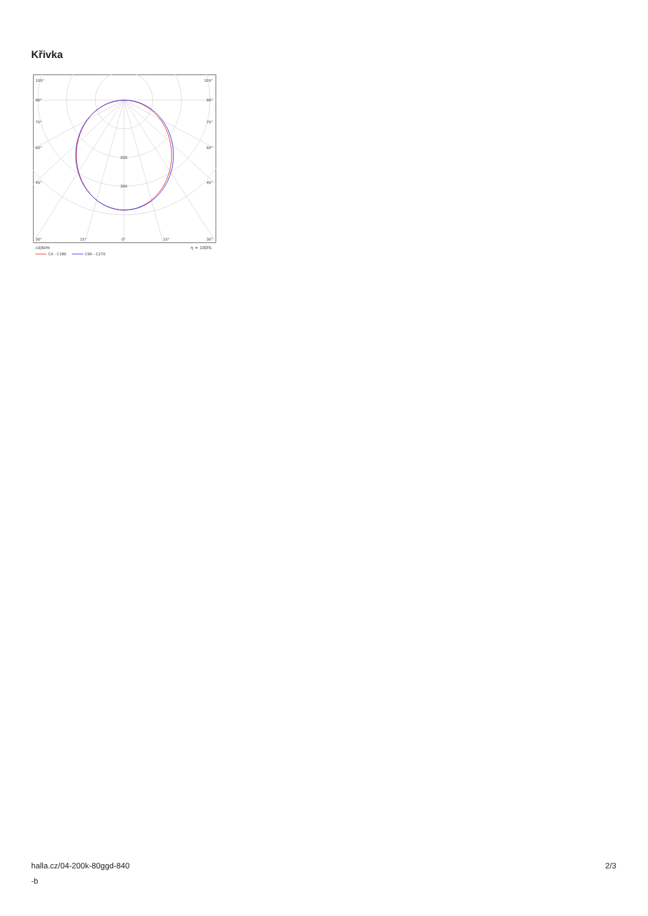Křivka
105°
105°
90°
90°
75°
75°
60°
60°
45°
45°
200
300
30°
15°
0°
15°
30°
cd/klm
η = 100%
C0 - C180
C90 - C270
halla.cz/04-200k-80ggd-840
-b
2/3